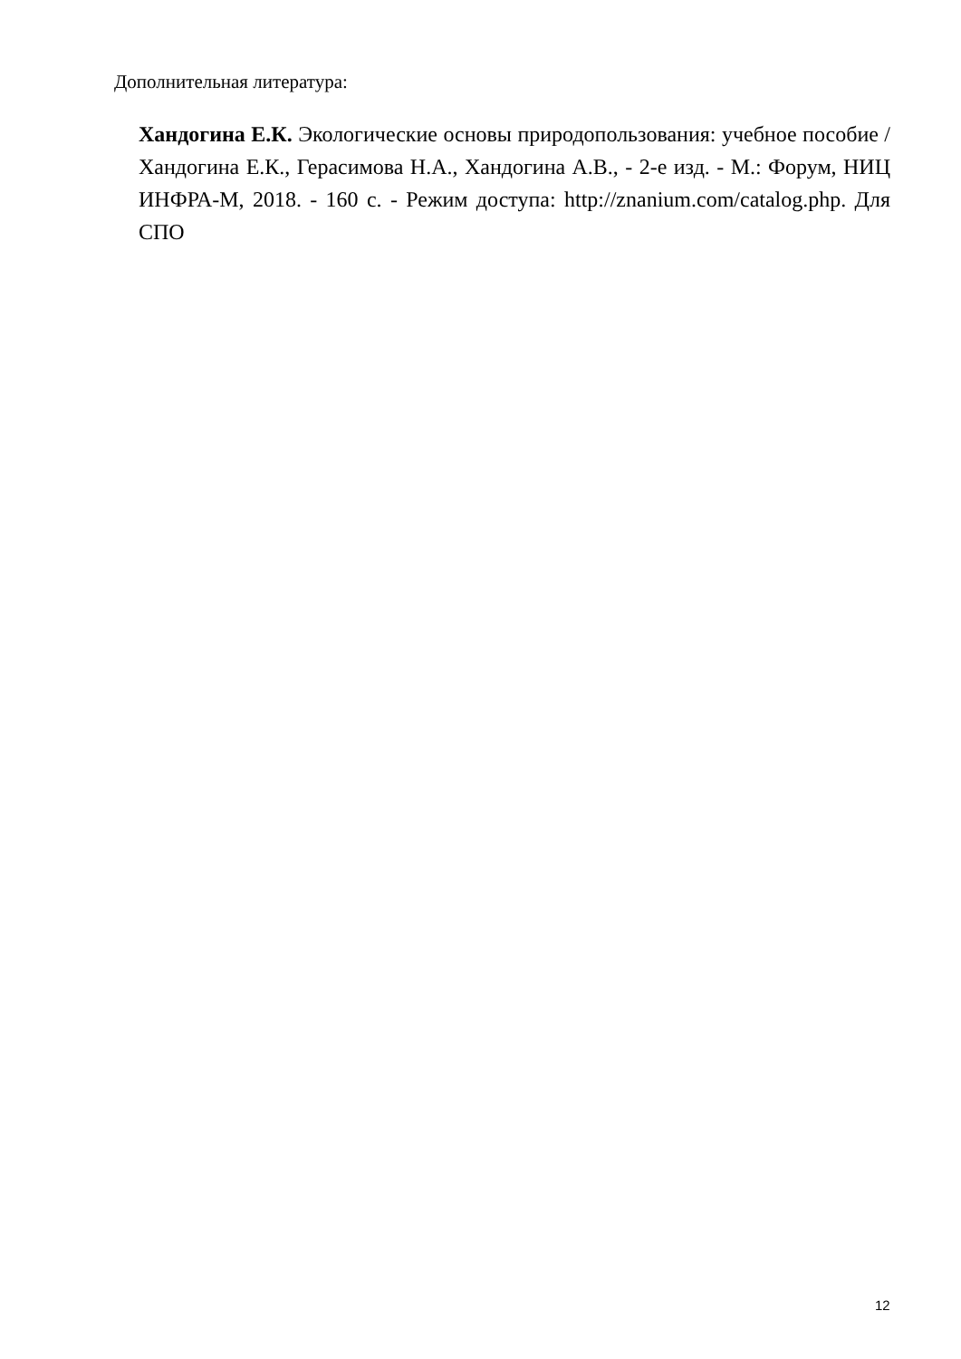Дополнительная литература:
Хандогина Е.К. Экологические основы природопользования: учебное пособие / Хандогина Е.К., Герасимова Н.А., Хандогина А.В., - 2-е изд. - М.: Форум, НИЦ ИНФРА-М, 2018. - 160 с. - Режим доступа: http://znanium.com/catalog.php. Для СПО
12